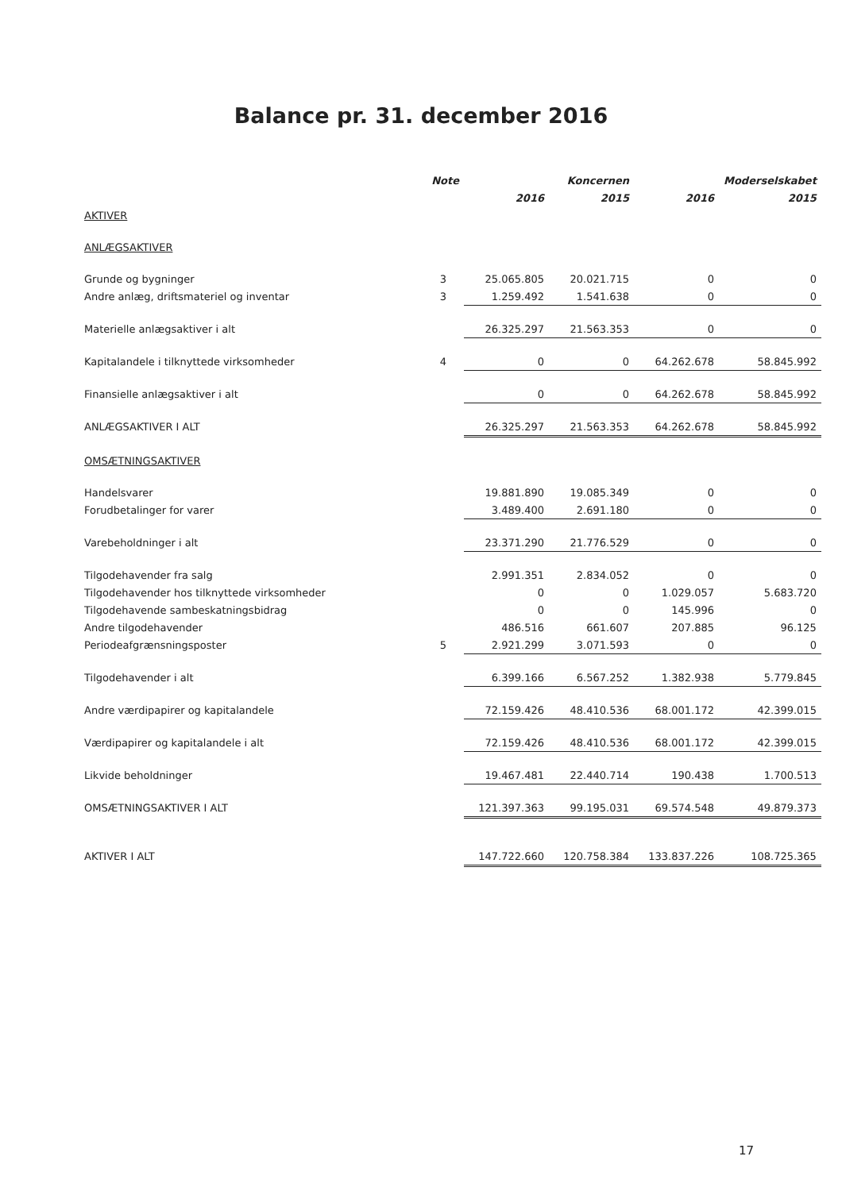Balance pr. 31. december 2016
| | Note | | Koncernen | | Moderselskabet |
| --- | --- | --- | --- | --- | --- |
| | | 2016 | 2015 | 2016 | 2015 |
| AKTIVER | | | | | |
| ANLÆGSAKTIVER | | | | | |
| Grunde og bygninger | 3 | 25.065.805 | 20.021.715 | 0 | 0 |
| Andre anlæg, driftsmateriel og inventar | 3 | 1.259.492 | 1.541.638 | 0 | 0 |
| Materielle anlægsaktiver i alt | | 26.325.297 | 21.563.353 | 0 | 0 |
| Kapitalandele i tilknyttede virksomheder | 4 | 0 | 0 | 64.262.678 | 58.845.992 |
| Finansielle anlægsaktiver i alt | | 0 | 0 | 64.262.678 | 58.845.992 |
| ANLÆGSAKTIVER I ALT | | 26.325.297 | 21.563.353 | 64.262.678 | 58.845.992 |
| OMSÆTNINGSAKTIVER | | | | | |
| Handelsvarer | | 19.881.890 | 19.085.349 | 0 | 0 |
| Forudbetalinger for varer | | 3.489.400 | 2.691.180 | 0 | 0 |
| Varebeholdninger i alt | | 23.371.290 | 21.776.529 | 0 | 0 |
| Tilgodehavender fra salg | | 2.991.351 | 2.834.052 | 0 | 0 |
| Tilgodehavender hos tilknyttede virksomheder | | 0 | 0 | 1.029.057 | 5.683.720 |
| Tilgodehavende sambeskatningsbidrag | | 0 | 0 | 145.996 | 0 |
| Andre tilgodehavender | | 486.516 | 661.607 | 207.885 | 96.125 |
| Periodeafgrænsningsposter | 5 | 2.921.299 | 3.071.593 | 0 | 0 |
| Tilgodehavender i alt | | 6.399.166 | 6.567.252 | 1.382.938 | 5.779.845 |
| Andre værdipapirer og kapitalandele | | 72.159.426 | 48.410.536 | 68.001.172 | 42.399.015 |
| Værdipapirer og kapitalandele i alt | | 72.159.426 | 48.410.536 | 68.001.172 | 42.399.015 |
| Likvide beholdninger | | 19.467.481 | 22.440.714 | 190.438 | 1.700.513 |
| OMSÆTNINGSAKTIVER I ALT | | 121.397.363 | 99.195.031 | 69.574.548 | 49.879.373 |
| AKTIVER I ALT | | 147.722.660 | 120.758.384 | 133.837.226 | 108.725.365 |
17